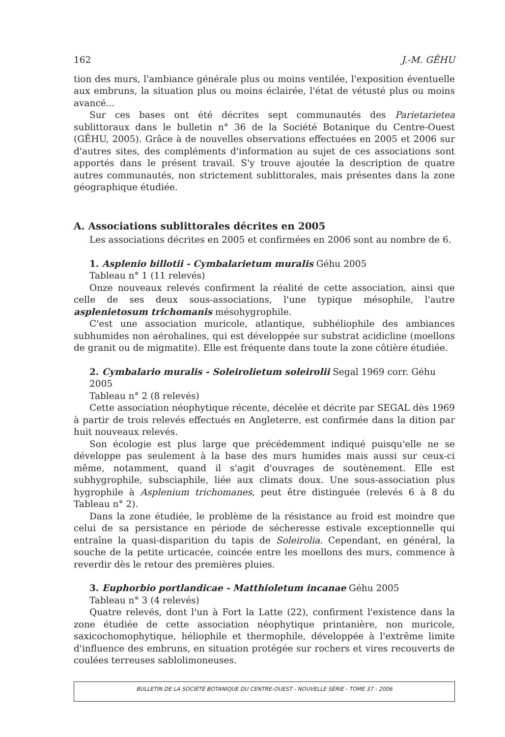162 J.-M. GÊHU
tion des murs, l'ambiance générale plus ou moins ventilée, l'exposition éventuel­le aux embruns, la situation plus ou moins éclairée, l'état de vétusté plus ou moins avancé...
Sur ces bases ont été décrites sept communautés des Parietarietea sublittoraux dans le bulletin n° 36 de la Société Botanique du Centre-Ouest (GÊHU, 2005). Grâce à de nouvelles observations effectuées en 2005 et 2006 sur d'autres sites, des compléments d'information au sujet de ces associations sont apportés dans le présent travail. S'y trouve ajoutée la description de quatre autres communautés, non strictement sublittorales, mais présentes dans la zone géographique étudiée.
A. Associations sublittorales décrites en 2005
Les associations décrites en 2005 et confirmées en 2006 sont au nombre de 6.
1. Asplenio billotii - Cymbalarietum muralis Géhu 2005
Tableau n° 1 (11 relevés)
Onze nouveaux relevés confirment la réalité de cette association, ainsi que celle de ses deux sous-associations, l'une typique mésophile, l'autre asplenietosum trichomanis mésohygrophile.
C'est une association muricole, atlantique, subhéliophile des ambiances subhumides non aérohalines, qui est développée sur substrat acidicline (moellons de granit ou de migmatite). Elle est fréquente dans toute la zone côtière étudiée.
2. Cymbalario muralis - Soleirolietum soleirolii Segal 1969 corr. Géhu 2005
Tableau n° 2 (8 relevés)
Cette association néophytique récente, décelée et décrite par SEGAL dès 1969 à partir de trois relevés effectués en Angleterre, est confirmée dans la dition par huit nouveaux relevés.
Son écologie est plus large que précédemment indiqué puisqu'elle ne se développe pas seulement à la base des murs humides mais aussi sur ceux-ci même, notamment, quand il s'agit d'ouvrages de soutènement. Elle est subhygrophile, subsciaphile, liée aux climats doux. Une sous-association plus hygrophile à Asplenium trichomanes, peut être distinguée (relevés 6 à 8 du Tableau n° 2).
Dans la zone étudiée, le problème de la résistance au froid est moindre que celui de sa persistance en période de sécheresse estivale exceptionnelle qui entraîne la quasi-disparition du tapis de Soleirolia. Cependant, en général, la souche de la petite urticacée, coincée entre les moellons des murs, commence à reverdir dès le retour des premières pluies.
3. Euphorbio portlandicae - Matthioletum incanae Géhu 2005
Tableau n° 3 (4 relevés)
Quatre relevés, dont l'un à Fort la Latte (22), confirment l'existence dans la zone étudiée de cette association néophytique printanière, non muricole, saxicochomophytique, héliophile et thermophile, développée à l'extrême limite d'influence des embruns, en situation protégée sur rochers et vires recouverts de coulées terreuses sablolimoneuses.
BULLETIN DE LA SOCIÉTÉ BOTANIQUE DU CENTRE-OUEST - NOUVELLE SÉRIE - TOME 37 - 2006